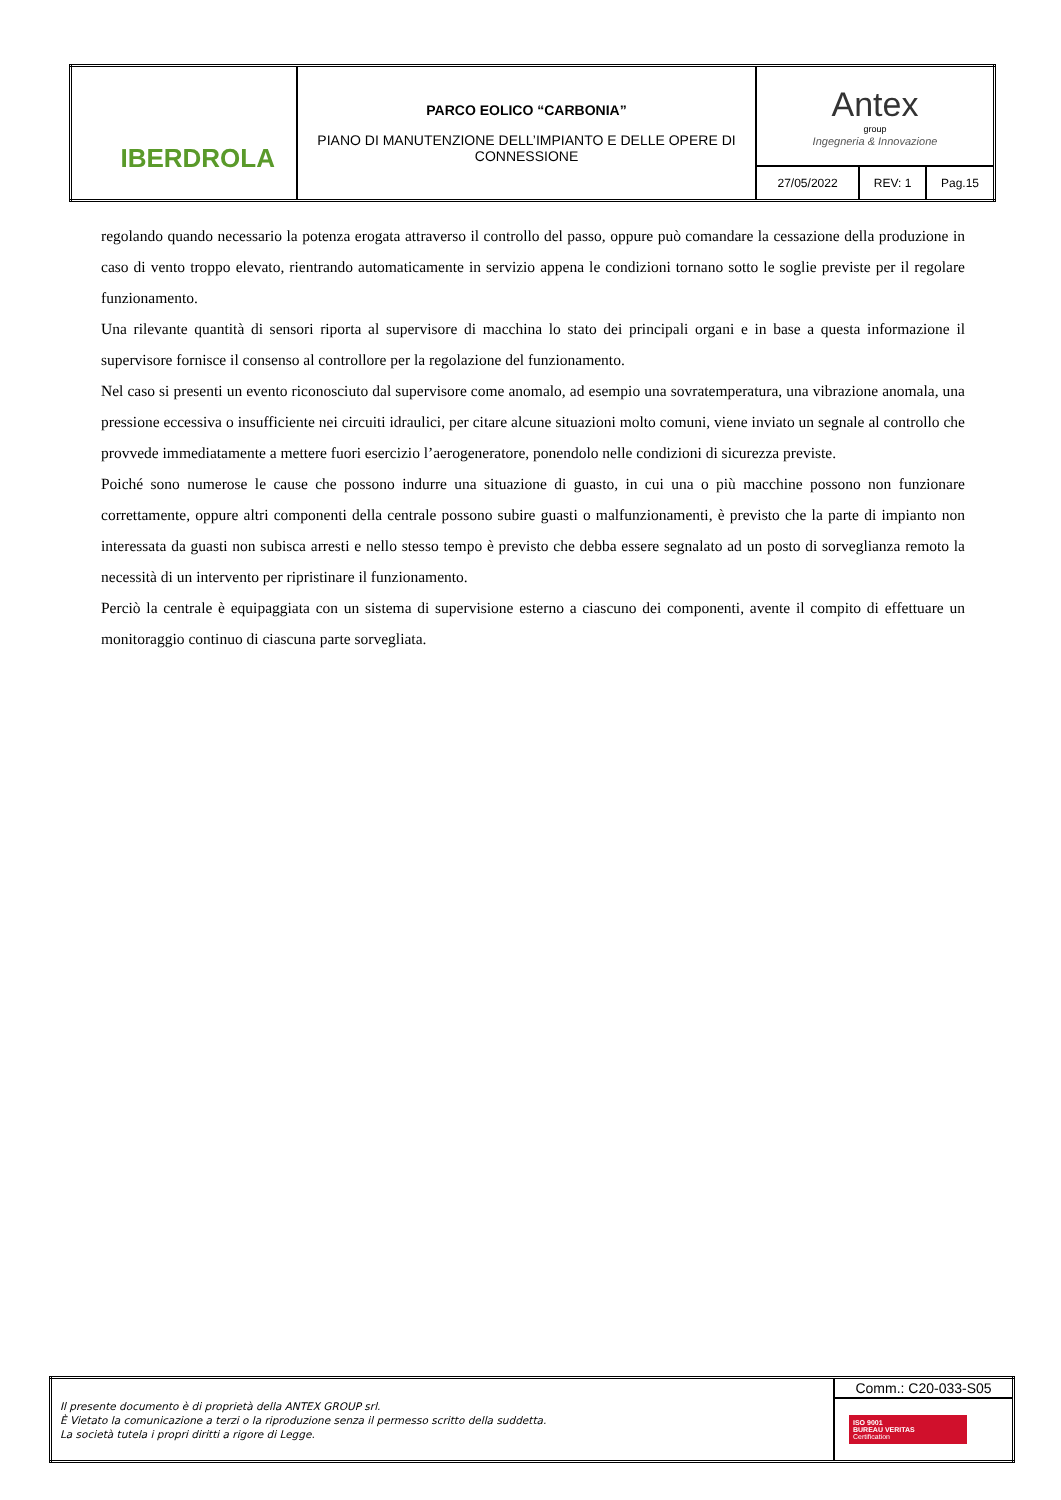| IBERDROLA | PARCO EOLICO “CARBONIA” PIANO DI MANUTENZIONE DELL’IMPIANTO E DELLE OPERE DI CONNESSIONE | Antex group Ingegneria & Innovazione | | |
| | | 27/05/2022 | REV: 1 | Pag.15 |
regolando quando necessario la potenza erogata attraverso il controllo del passo, oppure può comandare la cessazione della produzione in caso di vento troppo elevato, rientrando automaticamente in servizio appena le condizioni tornano sotto le soglie previste per il regolare funzionamento.
Una rilevante quantità di sensori riporta al supervisore di macchina lo stato dei principali organi e in base a questa informazione il supervisore fornisce il consenso al controllore per la regolazione del funzionamento.
Nel caso si presenti un evento riconosciuto dal supervisore come anomalo, ad esempio una sovratemperatura, una vibrazione anomala, una pressione eccessiva o insufficiente nei circuiti idraulici, per citare alcune situazioni molto comuni, viene inviato un segnale al controllo che provvede immediatamente a mettere fuori esercizio l’aerogeneratore, ponendolo nelle condizioni di sicurezza previste.
Poiché sono numerose le cause che possono indurre una situazione di guasto, in cui una o più macchine possono non funzionare correttamente, oppure altri componenti della centrale possono subire guasti o malfunzionamenti, è previsto che la parte di impianto non interessata da guasti non subisca arresti e nello stesso tempo è previsto che debba essere segnalato ad un posto di sorveglianza remoto la necessità di un intervento per ripristinare il funzionamento.
Perciò la centrale è equipaggiata con un sistema di supervisione esterno a ciascuno dei componenti, avente il compito di effettuare un monitoraggio continuo di ciascuna parte sorvegliata.
| Il presente documento è di proprietà della ANTEX GROUP srl. È Vietato la comunicazione a terzi o la riproduzione senza il permesso scritto della suddetta. La società tutela i propri diritti a rigore di Legge. | Comm.: C20-033-S05 |
| | ISO 9001 BUREAU VERITAS Certification |